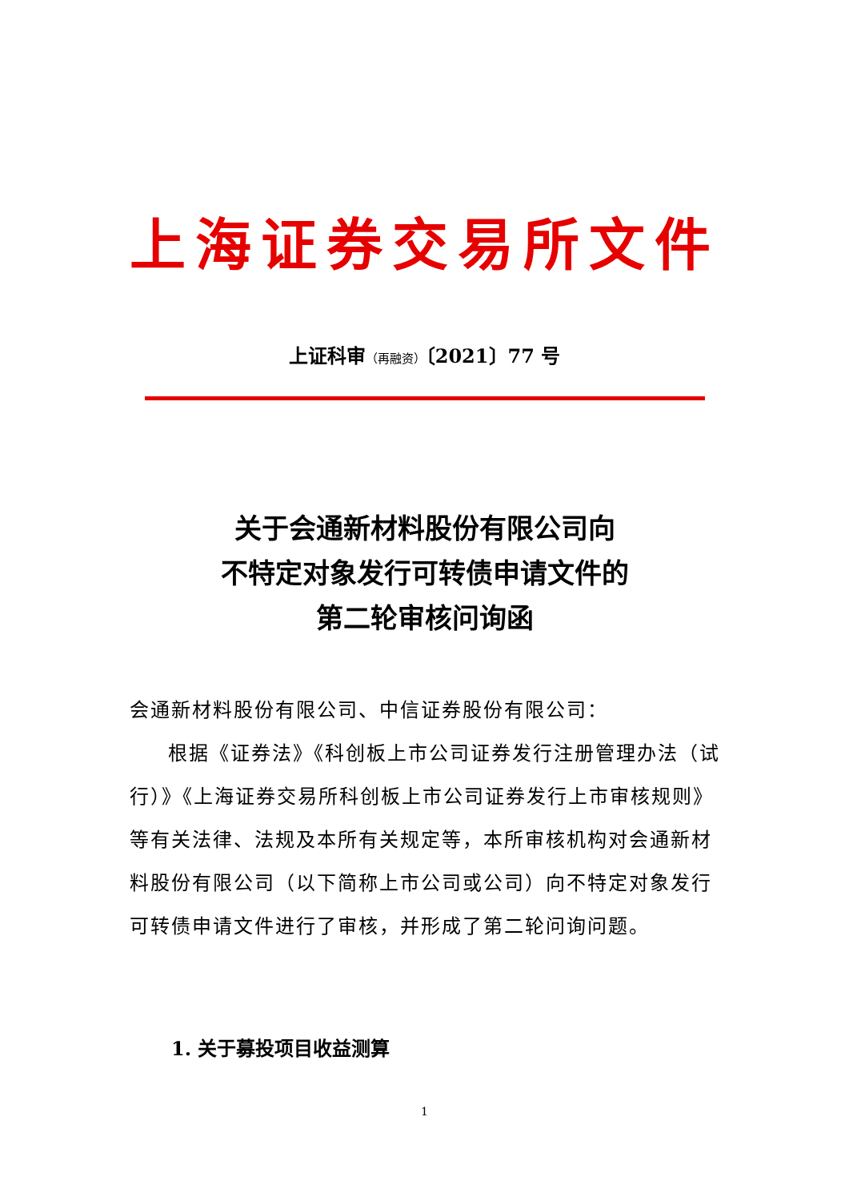上海证券交易所文件
上证科审（再融资）〔2021〕77 号
关于会通新材料股份有限公司向
不特定对象发行可转债申请文件的
第二轮审核问询函
会通新材料股份有限公司、中信证券股份有限公司：
根据《证券法》《科创板上市公司证券发行注册管理办法（试行）》《上海证券交易所科创板上市公司证券发行上市审核规则》等有关法律、法规及本所有关规定等，本所审核机构对会通新材料股份有限公司（以下简称上市公司或公司）向不特定对象发行可转债申请文件进行了审核，并形成了第二轮问询问题。
1. 关于募投项目收益测算
1